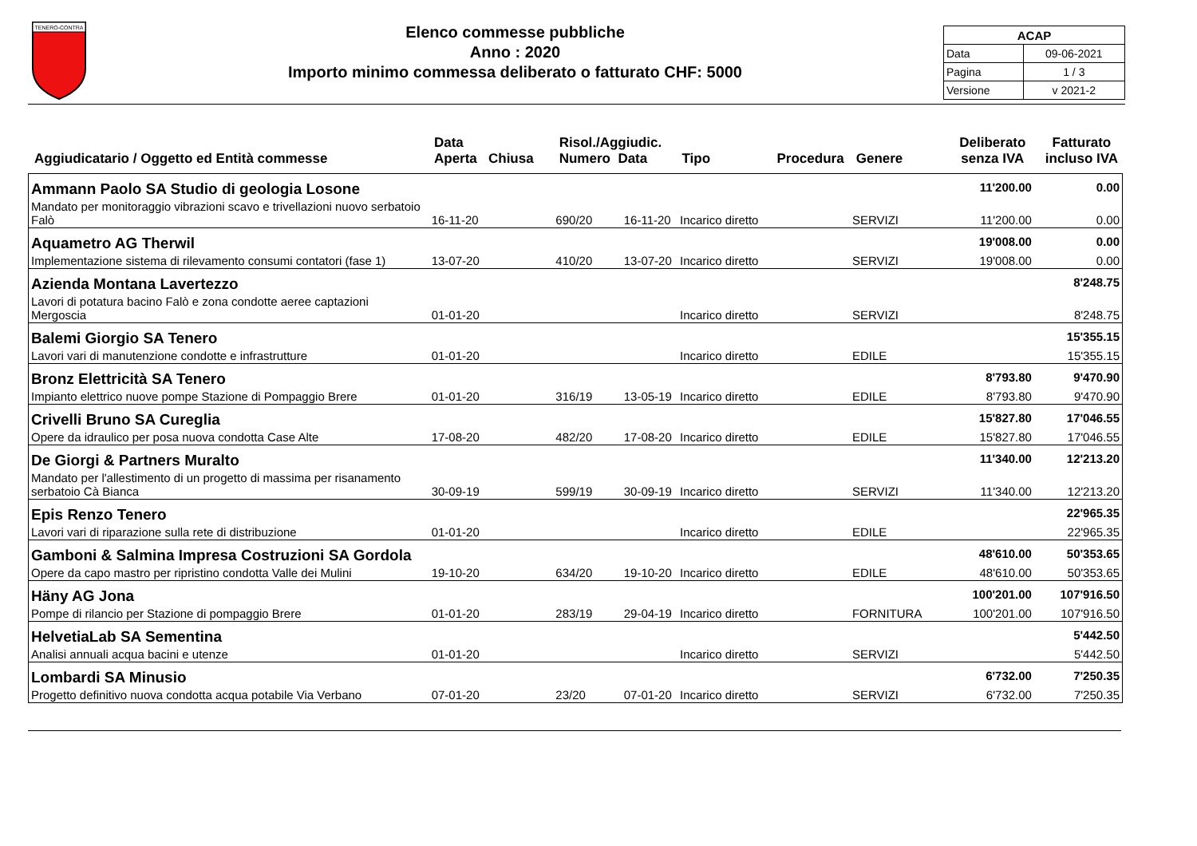TENERO-CONTRA
Elenco commesse pubbliche
Anno : 2020
Importo minimo commessa deliberato o fatturato CHF: 5000
| ACAP | |
| Data | 09-06-2021 |
| Pagina | 1 / 3 |
| Versione | v 2021-2 |
Aggiudicatario / Oggetto ed Entità commesse
Data
Aperta Chiusa
Risol./Aggiudic.
Numero Data
Tipo
Procedura
Genere
Deliberato
senza IVA
Fatturato
incluso IVA
| Ammann Paolo SA Studio di geologia Losone | | | | | | | 11'200.00 | 0.00 |
| Mandato per monitoraggio vibrazioni scavo e trivellazioni nuovo serbatoio Falò | 16-11-20 | | 690/20 | 16-11-20 | Incarico diretto | SERVIZI | 11'200.00 | 0.00 |
| Aquametro AG Therwil | | | | | | | 19'008.00 | 0.00 |
| Implementazione sistema di rilevamento consumi contatori (fase 1) | 13-07-20 | | 410/20 | 13-07-20 | Incarico diretto | SERVIZI | 19'008.00 | 0.00 |
| Azienda Montana Lavertezzo | | | | | | | | 8'248.75 |
| Lavori di potatura bacino Falò e zona condotte aeree captazioni Mergoscia | 01-01-20 | | | | Incarico diretto | SERVIZI | | 8'248.75 |
| Balemi Giorgio SA Tenero | | | | | | | | 15'355.15 |
| Lavori vari di manutenzione condotte e infrastrutture | 01-01-20 | | | | Incarico diretto | EDILE | | 15'355.15 |
| Bronz Elettricità SA Tenero | | | | | | | 8'793.80 | 9'470.90 |
| Impianto elettrico nuove pompe Stazione di Pompaggio Brere | 01-01-20 | | 316/19 | 13-05-19 | Incarico diretto | EDILE | 8'793.80 | 9'470.90 |
| Crivelli Bruno SA Cureglia | | | | | | | 15'827.80 | 17'046.55 |
| Opere da idraulico per posa nuova condotta Case Alte | 17-08-20 | | 482/20 | 17-08-20 | Incarico diretto | EDILE | 15'827.80 | 17'046.55 |
| De Giorgi & Partners Muralto | | | | | | | 11'340.00 | 12'213.20 |
| Mandato per l'allestimento di un progetto di massima per risanamento serbatoio Cà Bianca | 30-09-19 | | 599/19 | 30-09-19 | Incarico diretto | SERVIZI | 11'340.00 | 12'213.20 |
| Epis Renzo Tenero | | | | | | | | 22'965.35 |
| Lavori vari di riparazione sulla rete di distribuzione | 01-01-20 | | | | Incarico diretto | EDILE | | 22'965.35 |
| Gamboni & Salmina Impresa Costruzioni SA Gordola | | | | | | | 48'610.00 | 50'353.65 |
| Opere da capo mastro per ripristino condotta Valle dei Mulini | 19-10-20 | | 634/20 | 19-10-20 | Incarico diretto | EDILE | 48'610.00 | 50'353.65 |
| Häny AG Jona | | | | | | | 100'201.00 | 107'916.50 |
| Pompe di rilancio per Stazione di pompaggio Brere | 01-01-20 | | 283/19 | 29-04-19 | Incarico diretto | FORNITURA | 100'201.00 | 107'916.50 |
| HelvetiaLab SA Sementina | | | | | | | | 5'442.50 |
| Analisi annuali acqua bacini e utenze | 01-01-20 | | | | Incarico diretto | SERVIZI | | 5'442.50 |
| Lombardi SA Minusio | | | | | | | 6'732.00 | 7'250.35 |
| Progetto definitivo nuova condotta acqua potabile Via Verbano | 07-01-20 | | 23/20 | 07-01-20 | Incarico diretto | SERVIZI | 6'732.00 | 7'250.35 |